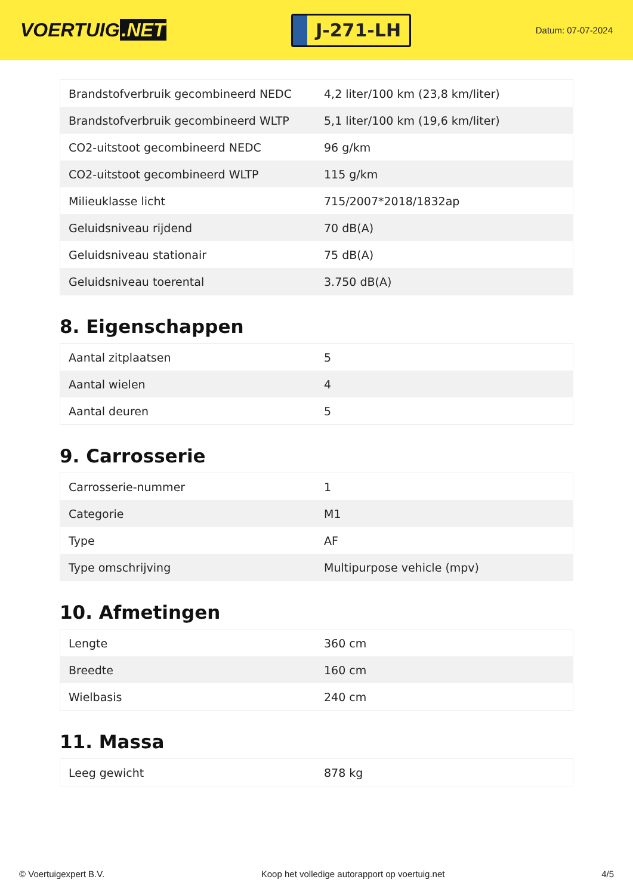VOERTUIG.NET
J-271-LH
Datum: 07-07-2024
| Brandstofverbruik gecombineerd NEDC | 4,2 liter/100 km (23,8 km/liter) |
| Brandstofverbruik gecombineerd WLTP | 5,1 liter/100 km (19,6 km/liter) |
| CO2-uitstoot gecombineerd NEDC | 96 g/km |
| CO2-uitstoot gecombineerd WLTP | 115 g/km |
| Milieuklasse licht | 715/2007*2018/1832ap |
| Geluidsniveau rijdend | 70 dB(A) |
| Geluidsniveau stationair | 75 dB(A) |
| Geluidsniveau toerental | 3.750 dB(A) |
8. Eigenschappen
| Aantal zitplaatsen | 5 |
| Aantal wielen | 4 |
| Aantal deuren | 5 |
9. Carrosserie
| Carrosserie-nummer | 1 |
| Categorie | M1 |
| Type | AF |
| Type omschrijving | Multipurpose vehicle (mpv) |
10. Afmetingen
| Lengte | 360 cm |
| Breedte | 160 cm |
| Wielbasis | 240 cm |
11. Massa
| Leeg gewicht | 878 kg |
© Voertuigexpert B.V. Koop het volledige autorapport op voertuig.net 4/5